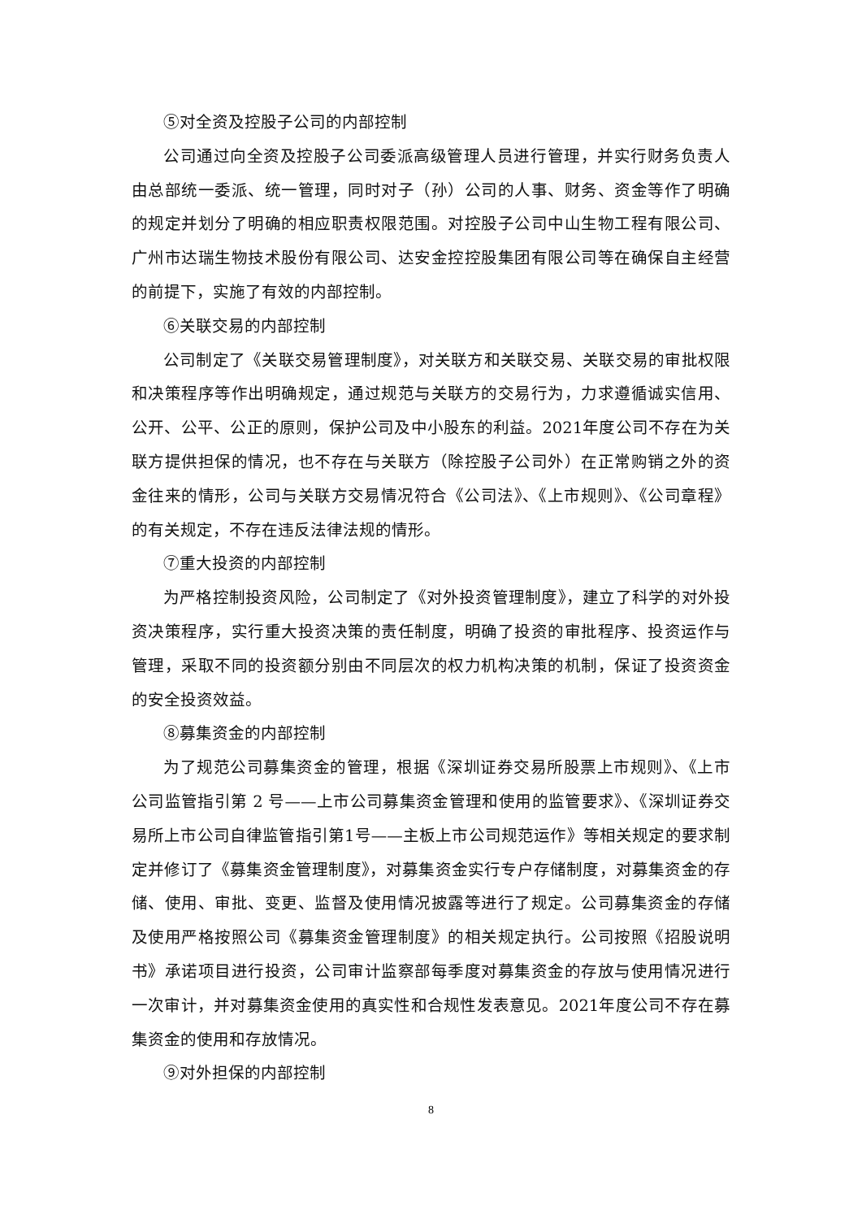⑤对全资及控股子公司的内部控制
公司通过向全资及控股子公司委派高级管理人员进行管理，并实行财务负责人由总部统一委派、统一管理，同时对子（孙）公司的人事、财务、资金等作了明确的规定并划分了明确的相应职责权限范围。对控股子公司中山生物工程有限公司、广州市达瑞生物技术股份有限公司、达安金控控股集团有限公司等在确保自主经营的前提下，实施了有效的内部控制。
⑥关联交易的内部控制
公司制定了《关联交易管理制度》，对关联方和关联交易、关联交易的审批权限和决策程序等作出明确规定，通过规范与关联方的交易行为，力求遵循诚实信用、公开、公平、公正的原则，保护公司及中小股东的利益。2021年度公司不存在为关联方提供担保的情况，也不存在与关联方（除控股子公司外）在正常购销之外的资金往来的情形，公司与关联方交易情况符合《公司法》、《上市规则》、《公司章程》的有关规定，不存在违反法律法规的情形。
⑦重大投资的内部控制
为严格控制投资风险，公司制定了《对外投资管理制度》，建立了科学的对外投资决策程序，实行重大投资决策的责任制度，明确了投资的审批程序、投资运作与管理，采取不同的投资额分别由不同层次的权力机构决策的机制，保证了投资资金的安全投资效益。
⑧募集资金的内部控制
为了规范公司募集资金的管理，根据《深圳证券交易所股票上市规则》、《上市公司监管指引第 2 号——上市公司募集资金管理和使用的监管要求》、《深圳证券交易所上市公司自律监管指引第1号——主板上市公司规范运作》等相关规定的要求制定并修订了《募集资金管理制度》，对募集资金实行专户存储制度，对募集资金的存储、使用、审批、变更、监督及使用情况披露等进行了规定。公司募集资金的存储及使用严格按照公司《募集资金管理制度》的相关规定执行。公司按照《招股说明书》承诺项目进行投资，公司审计监察部每季度对募集资金的存放与使用情况进行一次审计，并对募集资金使用的真实性和合规性发表意见。2021年度公司不存在募集资金的使用和存放情况。
⑨对外担保的内部控制
8